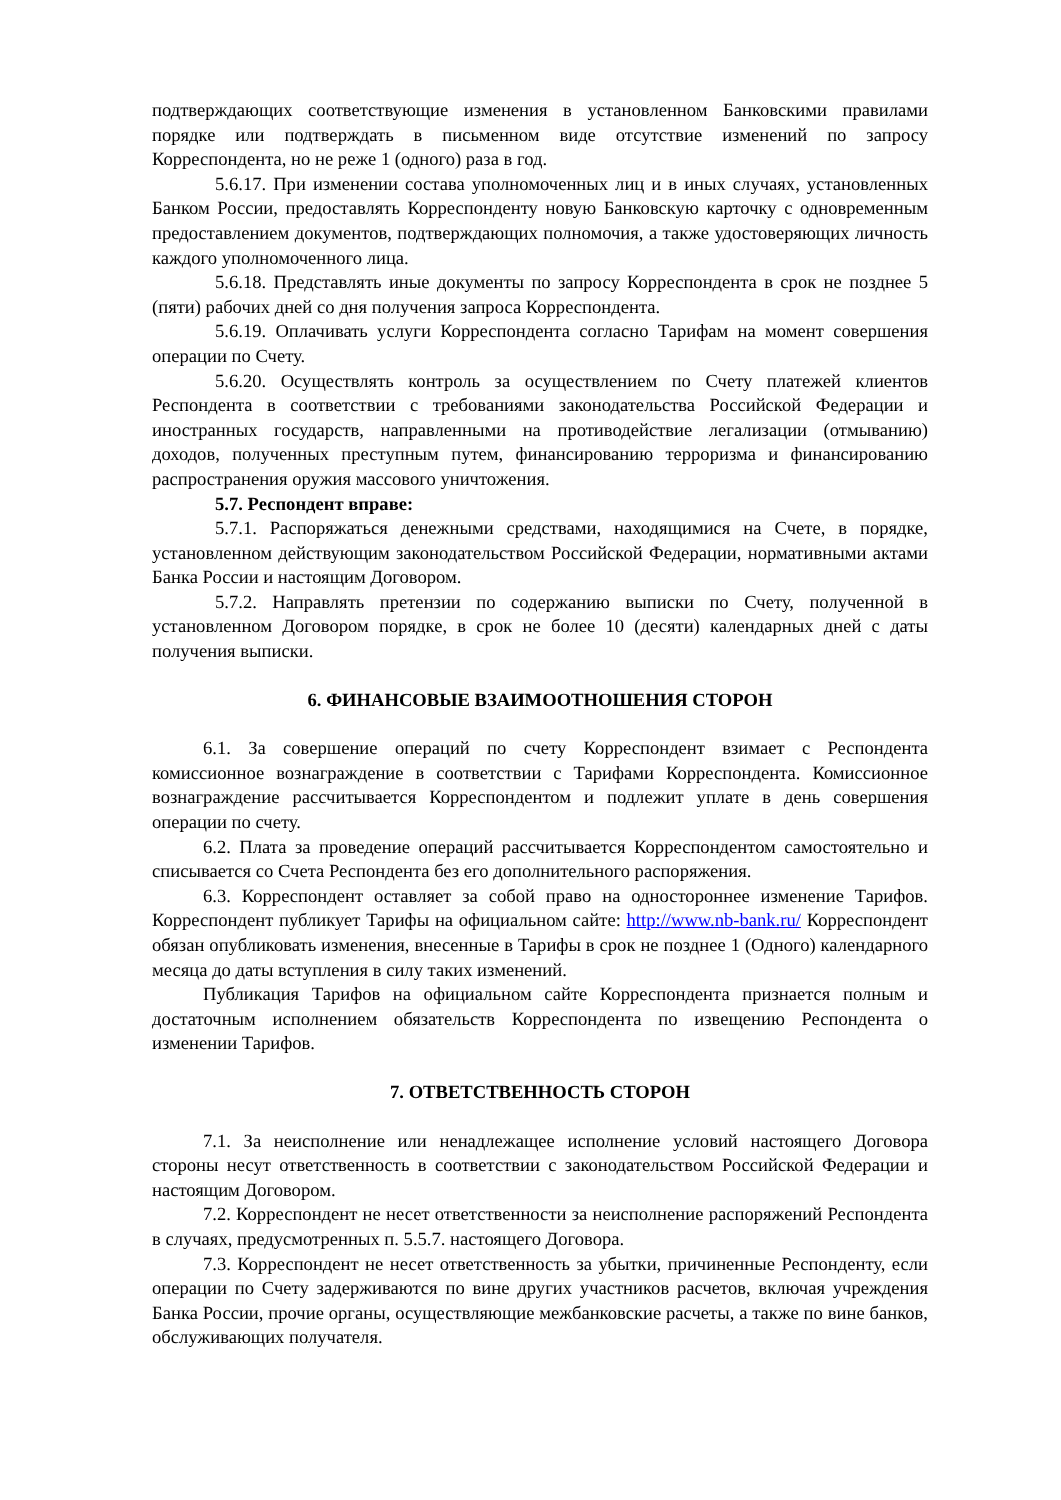подтверждающих соответствующие изменения в установленном Банковскими правилами порядке или подтверждать в письменном виде отсутствие изменений по запросу Корреспондента, но не реже 1 (одного) раза в год.
5.6.17. При изменении состава уполномоченных лиц и в иных случаях, установленных Банком России, предоставлять Корреспонденту новую Банковскую карточку с одновременным предоставлением документов, подтверждающих полномочия, а также удостоверяющих личность каждого уполномоченного лица.
5.6.18. Представлять иные документы по запросу Корреспондента в срок не позднее 5 (пяти) рабочих дней со дня получения запроса Корреспондента.
5.6.19. Оплачивать услуги Корреспондента согласно Тарифам на момент совершения операции по Счету.
5.6.20. Осуществлять контроль за осуществлением по Счету платежей клиентов Респондента в соответствии с требованиями законодательства Российской Федерации и иностранных государств, направленными на противодействие легализации (отмыванию) доходов, полученных преступным путем, финансированию терроризма и финансированию распространения оружия массового уничтожения.
5.7. Респондент вправе:
5.7.1. Распоряжаться денежными средствами, находящимися на Счете, в порядке, установленном действующим законодательством Российской Федерации, нормативными актами Банка России и настоящим Договором.
5.7.2. Направлять претензии по содержанию выписки по Счету, полученной в установленном Договором порядке, в срок не более 10 (десяти) календарных дней с даты получения выписки.
6. ФИНАНСОВЫЕ ВЗАИМООТНОШЕНИЯ СТОРОН
6.1. За совершение операций по счету Корреспондент взимает с Респондента комиссионное вознаграждение в соответствии с Тарифами Корреспондента. Комиссионное вознаграждение рассчитывается Корреспондентом и подлежит уплате в день совершения операции по счету.
6.2. Плата за проведение операций рассчитывается Корреспондентом самостоятельно и списывается со Счета Респондента без его дополнительного распоряжения.
6.3. Корреспондент оставляет за собой право на одностороннее изменение Тарифов. Корреспондент публикует Тарифы на официальном сайте: http://www.nb-bank.ru/ Корреспондент обязан опубликовать изменения, внесенные в Тарифы в срок не позднее 1 (Одного) календарного месяца до даты вступления в силу таких изменений.
Публикация Тарифов на официальном сайте Корреспондента признается полным и достаточным исполнением обязательств Корреспондента по извещению Респондента о изменении Тарифов.
7. ОТВЕТСТВЕННОСТЬ СТОРОН
7.1. За неисполнение или ненадлежащее исполнение условий настоящего Договора стороны несут ответственность в соответствии с законодательством Российской Федерации и настоящим Договором.
7.2. Корреспондент не несет ответственности за неисполнение распоряжений Респондента в случаях, предусмотренных п. 5.5.7. настоящего Договора.
7.3. Корреспондент не несет ответственность за убытки, причиненные Респонденту, если операции по Счету задерживаются по вине других участников расчетов, включая учреждения Банка России, прочие органы, осуществляющие межбанковские расчеты, а также по вине банков, обслуживающих получателя.